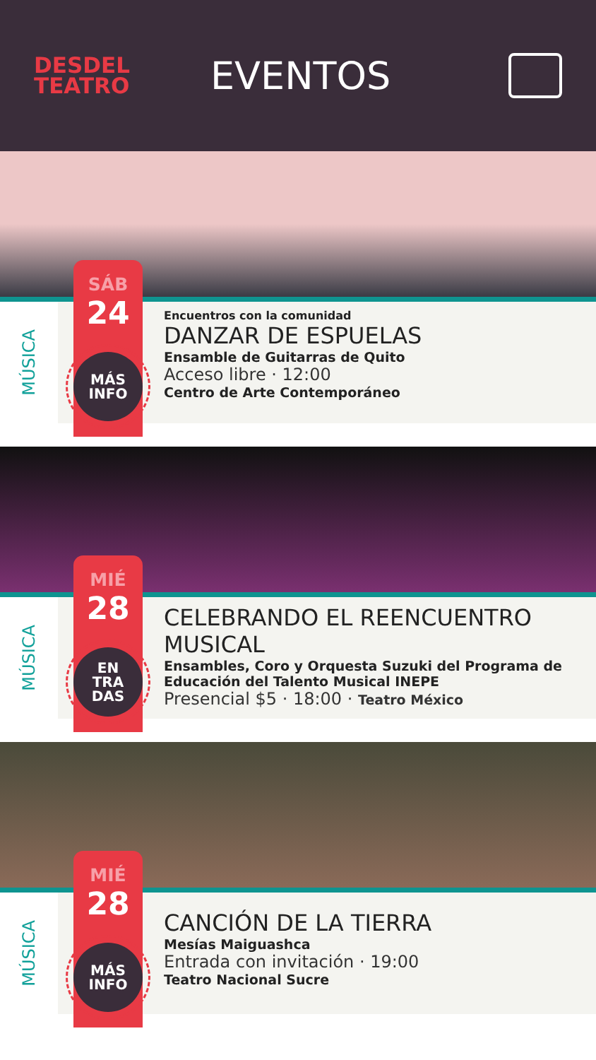DESDEL
TEATRO
EVENTOS
MÚSICA
Encuentros con la comunidad
DANZAR DE ESPUELAS
Ensamble de Guitarras de Quito
Acceso libre · 12:00
Centro de Arte Contemporáneo
SÁB
24
MÁS
INFO
MÚSICA
CELEBRANDO EL REENCUENTRO MUSICAL
Ensambles, Coro y Orquesta Suzuki del Programa de Educación del Talento Musical INEPE
Presencial $5 · 18:00 · Teatro México
MIÉ
28
EN
TRA
DAS
MÚSICA
CANCIÓN DE LA TIERRA
Mesías Maiguashca
Entrada con invitación · 19:00
Teatro Nacional Sucre
MIÉ
28
MÁS
INFO